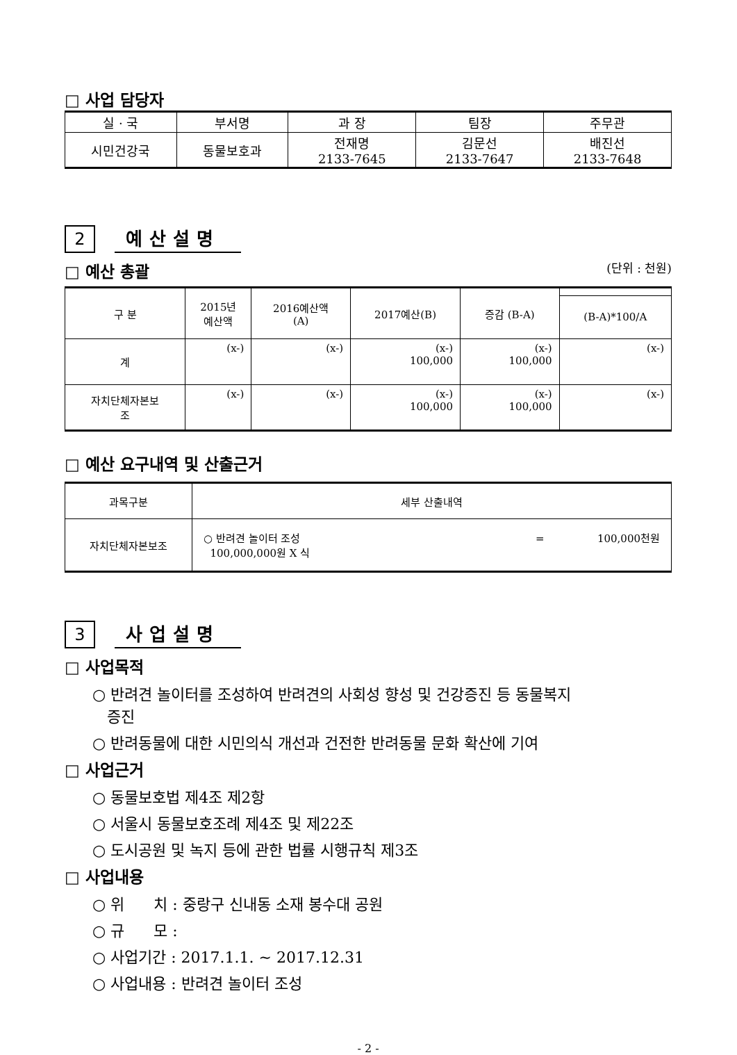□ 사업 담당자
| 실 · 국 | 부서명 | 과 장 | 팀장 | 주무관 |
| 시민건강국 | 동물보호과 | 전재명 2133-7645 | 김문선 2133-7647 | 배진선 2133-7648 |
2
예산설명
□ 예산 총괄
(단위 : 천원)
| 구 분 | 2015년 예산액 | 2016예산액 (A) | 2017예산(B) | 증감 (B-A) | |
| | | | | | (B-A)*100/A |
| 계 | (x-) | (x-) | (x-) 100,000 | (x-) 100,000 | (x-) |
| 자치단체자본보 조 | (x-) | (x-) | (x-) 100,000 | (x-) 100,000 | (x-) |
□ 예산 요구내역 및 산출근거
| 과목구분 | 세부 산출내역 |
| 자치단체자본보조 | ○ 반려견 놀이터 조성 = 100,000천원 100,000,000원 X 식 |
3
사업설명
□ 사업목적
○ 반려견 놀이터를 조성하여 반려견의 사회성 향성 및 건강증진 등 동물복지
증진
○ 반려동물에 대한 시민의식 개선과 건전한 반려동물 문화 확산에 기여
□ 사업근거
○ 동물보호법 제4조 제2항
○ 서울시 동물보호조례 제4조 및 제22조
○ 도시공원 및 녹지 등에 관한 법률 시행규칙 제3조
□ 사업내용
○ 위 치 : 중랑구 신내동 소재 봉수대 공원
○ 규 모 :
○ 사업기간 : 2017.1.1. ~ 2017.12.31
○ 사업내용 : 반려견 놀이터 조성
- 2 -